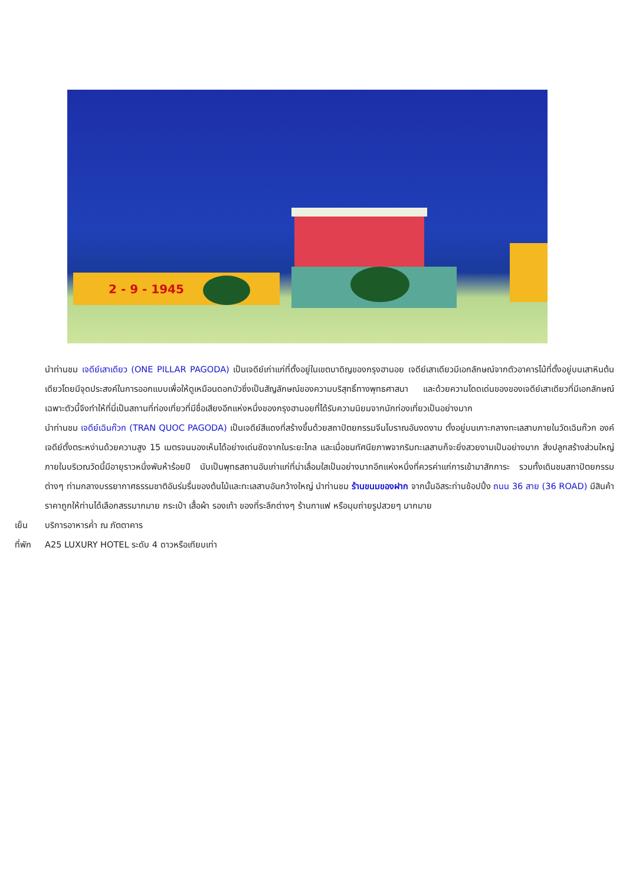2 - 9 - 1945
นำท่านชม เจดีย์เสาเดียว (ONE PILLAR PAGODA) เป็นเจดีย์เก่าแก่ที่ตั้งอยู่ในเขตบาดิญของกรุงฮานอย เจดีย์เสาเดียวมีเอกลักษณ์จากตัวอาคารไม้ที่ตั้งอยู่บนเสาหินต้นเดียวโดยมีจุดประสงค์ในการออกแบบเพื่อให้ดูเหมือนดอกบัวซึ่งเป็นสัญลักษณ์ของความบริสุทธิ์ทางพุทธศาสนา และด้วยความโดดเด่นของของเจดีย์เสาเดียวที่มีเอกลักษณ์เฉพาะตัวนี้จึงทำให้ที่นี่เป็นสถานที่ท่องเที่ยวที่มีชื่อเสียงอีกแห่งหนึ่งของกรุงฮานอยที่ได้รับความนิยมจากนักท่องเที่ยวเป็นอย่างมาก
นำท่านชม เจดีย์เฉินก๊วก (TRAN QUOC PAGODA) เป็นเจดีย์สีแดงที่สร้างขึ้นด้วยสถาปัตยกรรมจีนโบราณอันงดงาม ตั้งอยู่บนเกาะกลางทะเลสาบภายในวัดเฉินก๊วก องค์เจดีย์ตั้งตระหง่านด้วยความสูง 15 เมตรจนมองเห็นได้อย่างเด่นชัดจากในระยะไกล และเมื่อชมทัศนียภาพจากริมทะเลสาบก็จะยิ่งสวยงามเป็นอย่างมาก สิ่งปลูกสร้างส่วนใหญ่ภายในบริเวณวัดนี้มีอายุราวหนึ่งพันห้าร้อยปี นับเป็นพุทธสถานอันเก่าแก่ที่น่าเลื่อมใสเป็นอย่างมากอีกแห่งหนึ่งที่ควรค่าแก่การเข้ามาสักการะ รวมทั้งเดินชมสถาปัตยกรรมต่างๆ ท่ามกลางบรรยากาศธรรมชาติอันร่มรื่นของต้นไม้และทะเลสาบอันกว้างใหญ่ นำท่านชม ร้านขนมของฝาก จากนั้นอิสระท่านช้อปปิ้ง ถนน 36 สาย (36 ROAD) มีสินค้าราคาถูกให้ท่านได้เลือกสรรมากมาย กระเป๋า เสื้อผ้า รองเท้า ของที่ระลึกต่างๆ ร้านกาแฟ หรือมุมถ่ายรูปสวยๆ มากมาย
เย็น บริการอาหารค่ำ ณ ภัตตาคาร
ที่พัก A25 LUXURY HOTEL ระดับ 4 ดาวหรือเทียบเท่า